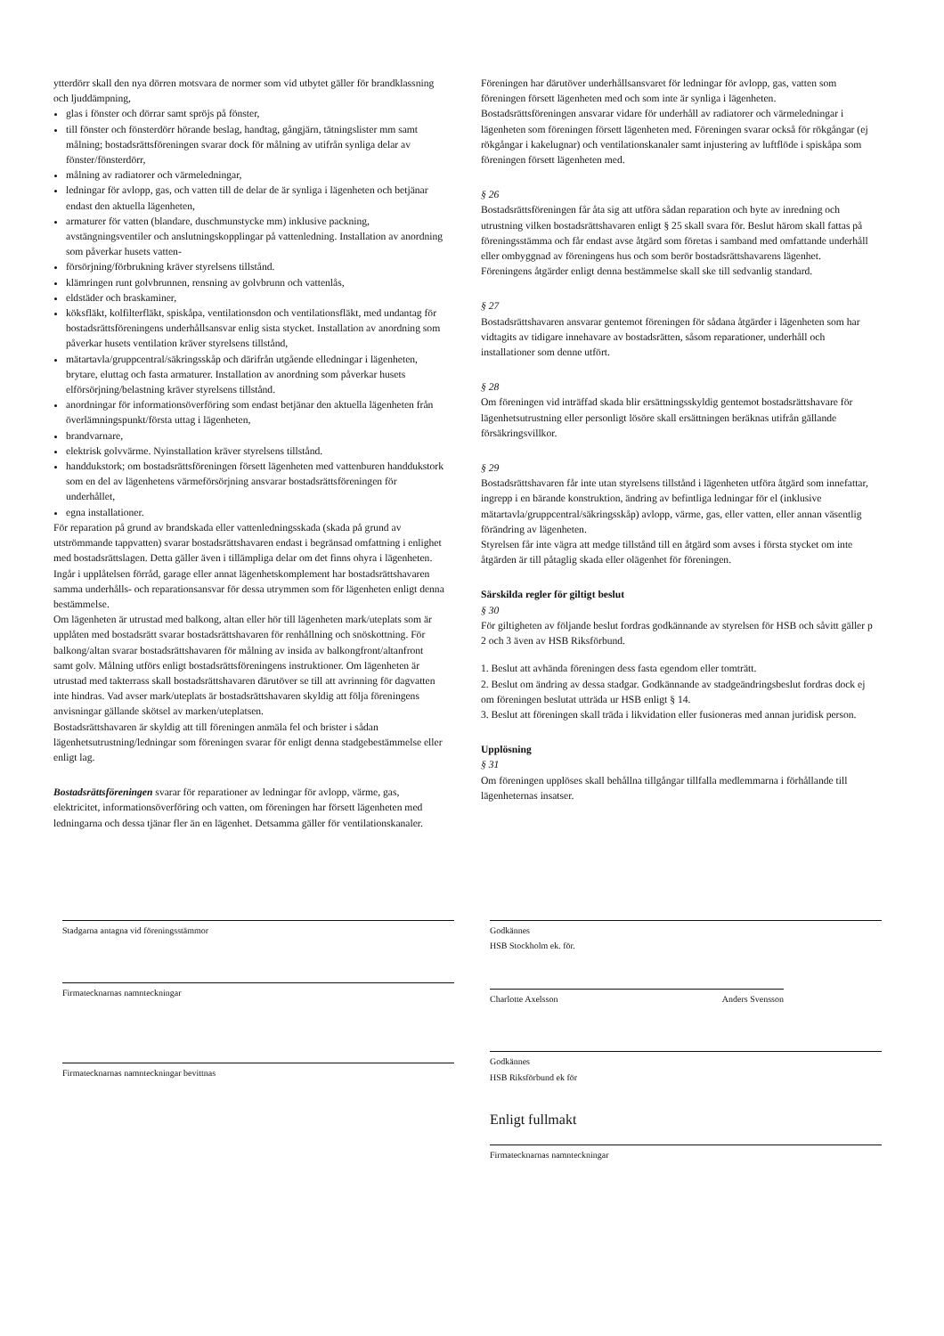ytterdörr skall den nya dörren motsvara de normer som vid utbytet gäller för brandklassning och ljuddämpning,
glas i fönster och dörrar samt spröjs på fönster,
till fönster och fönsterdörr hörande beslag, handtag, gångjärn, tätningslister mm samt målning; bostadsrättsföreningen svarar dock för målning av utifrån synliga delar av fönster/fönsterdörr,
målning av radiatorer och värmeledningar,
ledningar för avlopp, gas, och vatten till de delar de är synliga i lägenheten och betjänar endast den aktuella lägenheten,
armaturer för vatten (blandare, duschmunstycke mm) inklusive packning, avstängningsventiler och anslutningskopplingar på vattenledning. Installation av anordning som påverkar husets vatten-
försörjning/förbrukning kräver styrelsens tillstånd.
klämringen runt golvbrunnen, rensning av golvbrunn och vattenlås,
eldstäder och braskaminer,
köksfläkt, kolfilterfläkt, spiskåpa, ventilationsdon och ventilationsfläkt, med undantag för bostadsrättsföreningens underhållsansvar enlig sista stycket. Installation av anordning som påverkar husets ventilation kräver styrelsens tillstånd,
mätartavla/gruppcentral/säkringsskåp och därifrån utgående elledningar i lägenheten, brytare, eluttag och fasta armaturer. Installation av anordning som påverkar husets elförsörjning/belastning kräver styrelsens tillstånd.
anordningar för informationsöverföring som endast betjänar den aktuella lägenheten från överlämningspunkt/första uttag i lägenheten,
brandvarnare,
elektrisk golvvärme. Nyinstallation kräver styrelsens tillstånd.
handdukstork; om bostadsrättsföreningen försett lägenheten med vattenburen handdukstork som en del av lägenhetens värmeförsörjning ansvarar bostadsrättsföreningen för underhållet,
egna installationer.
För reparation på grund av brandskada eller vattenledningsskada (skada på grund av utströmmande tappvatten) svarar bostadsrättshavaren endast i begränsad omfattning i enlighet med bostadsrättslagen. Detta gäller även i tillämpliga delar om det finns ohyra i lägenheten.
Ingår i upplåtelsen förråd, garage eller annat lägenhetskomplement har bostadsrättshavaren samma underhålls- och reparationsansvar för dessa utrymmen som för lägenheten enligt denna bestämmelse.
Om lägenheten är utrustad med balkong, altan eller hör till lägenheten mark/uteplats som är upplåten med bostadsrätt svarar bostadsrättshavaren för renhållning och snöskottning. För balkong/altan svarar bostadsrättshavaren för målning av insida av balkongfront/altanfront samt golv. Målning utförs enligt bostadsrättsföreningens instruktioner. Om lägenheten är utrustad med takterrass skall bostadsrättshavaren därutöver se till att avrinning för dagvatten inte hindras. Vad avser mark/uteplats är bostadsrättshavaren skyldig att följa föreningens anvisningar gällande skötsel av marken/uteplatsen.
Bostadsrättshavaren är skyldig att till föreningen anmäla fel och brister i sådan lägenhetsutrustning/ledningar som föreningen svarar för enligt denna stadgebestämmelse eller enligt lag.
Bostadsrättsföreningen svarar för reparationer av ledningar för avlopp, värme, gas, elektricitet, informationsöverföring och vatten, om föreningen har försett lägenheten med ledningarna och dessa tjänar fler än en lägenhet. Detsamma gäller för ventilationskanaler.
Föreningen har därutöver underhållsansvaret för ledningar för avlopp, gas, vatten som föreningen försett lägenheten med och som inte är synliga i lägenheten. Bostadsrättsföreningen ansvarar vidare för underhåll av radiatorer och värmeledningar i lägenheten som föreningen försett lägenheten med. Föreningen svarar också för rökgångar (ej rökgångar i kakelugnar) och ventilationskanaler samt injustering av luftflöde i spiskåpa som föreningen försett lägenheten med.
§ 26
Bostadsrättsföreningen får åta sig att utföra sådan reparation och byte av inredning och utrustning vilken bostadsrättshavaren enligt § 25 skall svara för. Beslut härom skall fattas på föreningsstämma och får endast avse åtgärd som företas i samband med omfattande underhåll eller ombyggnad av föreningens hus och som berör bostadsrättshavarens lägenhet. Föreningens åtgärder enligt denna bestämmelse skall ske till sedvanlig standard.
§ 27
Bostadsrättshavaren ansvarar gentemot föreningen för sådana åtgärder i lägenheten som har vidtagits av tidigare innehavare av bostadsrätten, såsom reparationer, underhåll och installationer som denne utfört.
§ 28
Om föreningen vid inträffad skada blir ersättningsskyldig gentemot bostadsrättshavare för lägenhetsutrustning eller personligt lösöre skall ersättningen beräknas utifrån gällande försäkringsvillkor.
§ 29
Bostadsrättshavaren får inte utan styrelsens tillstånd i lägenheten utföra åtgärd som innefattar, ingrepp i en bärande konstruktion, ändring av befintliga ledningar för el (inklusive mätartavla/gruppcentral/säkringsskåp) avlopp, värme, gas, eller vatten, eller annan väsentlig förändring av lägenheten.
Styrelsen får inte vägra att medge tillstånd till en åtgärd som avses i första stycket om inte åtgärden är till påtaglig skada eller olägenhet för föreningen.
Särskilda regler för giltigt beslut
§ 30
För giltigheten av följande beslut fordras godkännande av styrelsen för HSB och såvitt gäller p 2 och 3 även av HSB Riksförbund.
1. Beslut att avhända föreningen dess fasta egendom eller tomträtt.
2. Beslut om ändring av dessa stadgar. Godkännande av stadgeändringsbeslut fordras dock ej om föreningen beslutat utträda ur HSB enligt § 14.
3. Beslut att föreningen skall träda i likvidation eller fusioneras med annan juridisk person.
Upplösning
§ 31
Om föreningen upplöses skall behållna tillgångar tillfalla medlemmarna i förhållande till lägenheternas insatser.
Stadgarna antagna vid föreningsstämmor
Firmatecknarnas namnteckningar
Firmatecknarnas namnteckningar bevittnas
Godkännes
HSB Stockholm ek. för.
Charlotte Axelsson Anders Svensson
Godkännes
HSB Riksförbund ek för
Enligt fullmakt
Firmatecknarnas namnteckningar